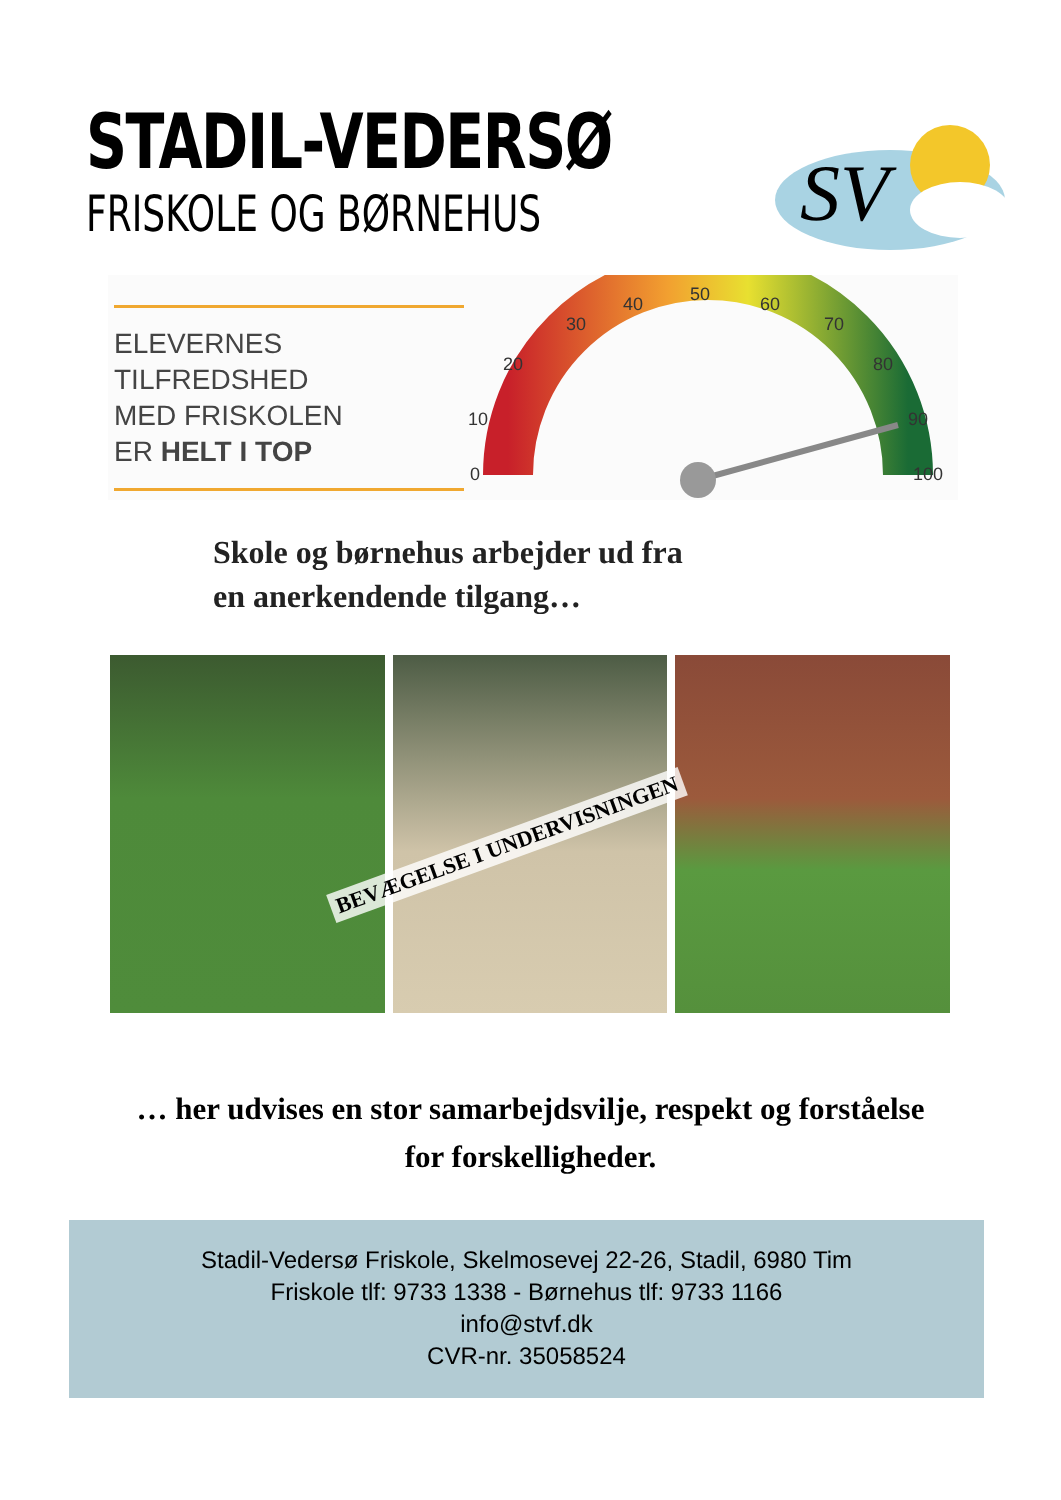STADIL-VEDERSØ
FRISKOLE OG BØRNEHUS
SV
ELEVERNES
TILFREDSHED
MED FRISKOLEN
ER HELT I TOP
0
10
20
30
40
50
60
70
80
90
100
Skole og børnehus arbejder ud fra
en anerkendende tilgang…
BEVÆGELSE I UNDERVISNINGEN
… her udvises en stor samarbejdsvilje, respekt og forståelse
for forskelligheder.
Stadil-Vedersø Friskole, Skelmosevej 22-26, Stadil, 6980 Tim
Friskole tlf: 9733 1338 - Børnehus tlf: 9733 1166
info@stvf.dk
CVR-nr. 35058524